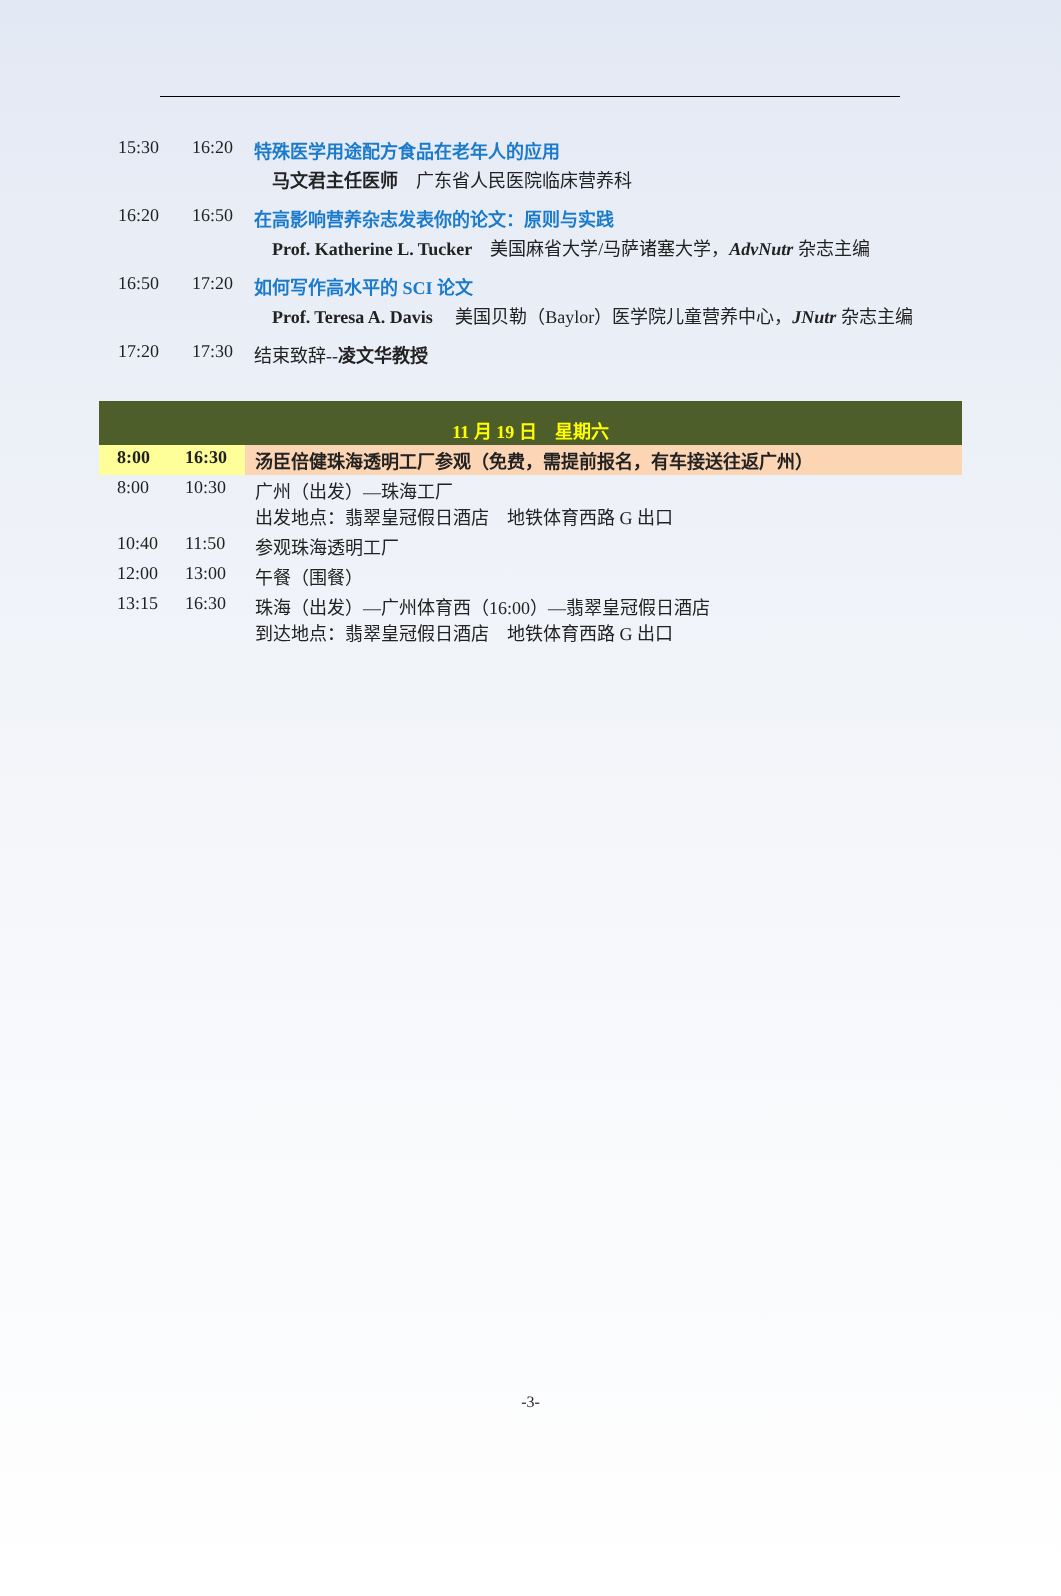15:30 16:20 特殊医学用途配方食品在老年人的应用
马文君主任医师　广东省人民医院临床营养科
16:20 16:50 在高影响营养杂志发表你的论文：原则与实践
Prof. Katherine L. Tucker　美国麻省大学/马萨诸塞大学，AdvNutr 杂志主编
16:50 17:20 如何写作高水平的 SCI 论文
Prof. Teresa A. Davis　 美国贝勒（Baylor）医学院儿童营养中心，JNutr 杂志主编
17:20 17:30 结束致辞--凌文华教授
| 11 月 19 日 星期六 | | |
| 8:00 | 16:30 | 汤臣倍健珠海透明工厂参观（免费，需提前报名，有车接送往返广州） |
| 8:00 | 10:30 | 广州（出发）—珠海工厂 出发地点：翡翠皇冠假日酒店 地铁体育西路 G 出口 |
| 10:40 | 11:50 | 参观珠海透明工厂 |
| 12:00 | 13:00 | 午餐（围餐） |
| 13:15 | 16:30 | 珠海（出发）—广州体育西（16:00）—翡翠皇冠假日酒店 到达地点：翡翠皇冠假日酒店 地铁体育西路 G 出口 |
-3-